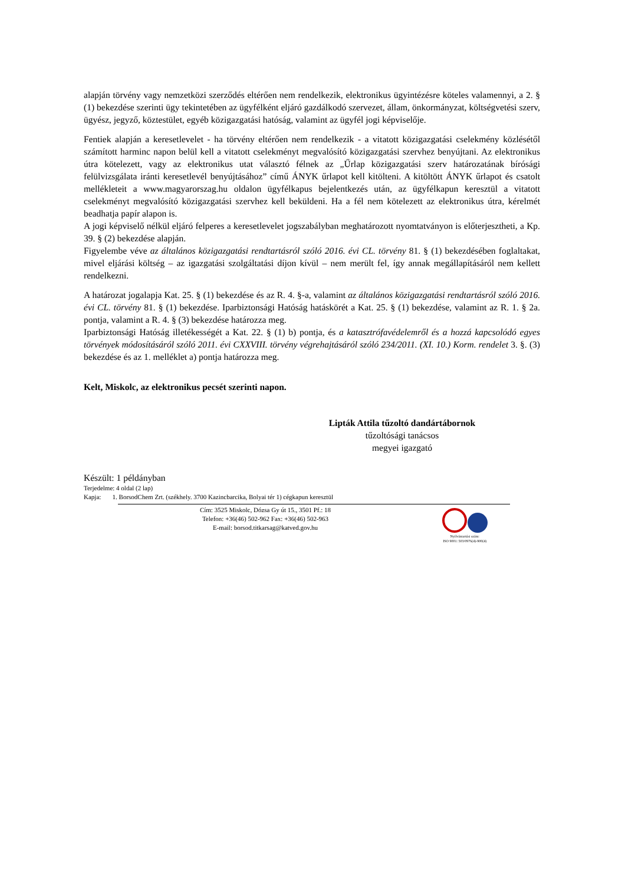alapján törvény vagy nemzetközi szerződés eltérően nem rendelkezik, elektronikus ügyintézésre köteles valamennyi, a 2. § (1) bekezdése szerinti ügy tekintetében az ügyfélként eljáró gazdálkodó szervezet, állam, önkormányzat, költségvetési szerv, ügyész, jegyző, köztestület, egyéb közigazgatási hatóság, valamint az ügyfél jogi képviselője.
Fentiek alapján a keresetlevelet - ha törvény eltérően nem rendelkezik - a vitatott közigazgatási cselekmény közlésétől számított harminc napon belül kell a vitatott cselekményt megvalósító közigazgatási szervhez benyújtani. Az elektronikus útra kötelezett, vagy az elektronikus utat választó félnek az „Űrlap közigazgatási szerv határozatának bírósági felülvizsgálata iránti keresetlevél benyújtásához” című ÁNYK űrlapot kell kitölteni. A kitöltött ÁNYK űrlapot és csatolt mellékleteit a www.magyarorszag.hu oldalon ügyfélkapus bejelentkezés után, az ügyfélkapun keresztül a vitatott cselekményt megvalósító közigazgatási szervhez kell beküldeni. Ha a fél nem kötelezett az elektronikus útra, kérelmét beadhatja papír alapon is.
A jogi képviselő nélkül eljáró felperes a keresetlevelet jogszabályban meghatározott nyomtatványon is előterjesztheti, a Kp. 39. § (2) bekezdése alapján.
Figyelembe véve az általános közigazgatási rendtartásról szóló 2016. évi CL. törvény 81. § (1) bekezdésében foglaltakat, mivel eljárási költség – az igazgatási szolgáltatási díjon kívül – nem merült fel, így annak megállapításáról nem kellett rendelkezni.
A határozat jogalapja Kat. 25. § (1) bekezdése és az R. 4. §-a, valamint az általános közigazgatási rendtartásról szóló 2016. évi CL. törvény 81. § (1) bekezdése. Iparbiztonsági Hatóság hatáskörét a Kat. 25. § (1) bekezdése, valamint az R. 1. § 2a. pontja, valamint a R. 4. § (3) bekezdése határozza meg.
Iparbiztonsági Hatóság illetékességét a Kat. 22. § (1) b) pontja, és a katasztrófavédelemről és a hozzá kapcsolódó egyes törvények módosításáról szóló 2011. évi CXXVIII. törvény végrehajtásáról szóló 234/2011. (XI. 10.) Korm. rendelet 3. §. (3) bekezdése és az 1. melléklet a) pontja határozza meg.
Kelt, Miskolc, az elektronikus pecsét szerinti napon.
Lipták Attila tűzoltó dandártábornok
tűzoltósági tanácsos
megyei igazgató
Készült: 1 példányban
Terjedelme: 4 oldal (2 lap)
Kapja: 1. BorsodChem Zrt. (székhely. 3700 Kazincbarcika, Bolyai tér 1) cégkapun keresztül
Cím: 3525 Miskolc, Dózsa Gy út 15., 3501 Pf.: 18
Telefon: +36(46) 502-962 Fax: +36(46) 502-963
E-mail: borsod.titkarsag@katved.gov.hu
Nyilvántartási szám:
ISO 9001: 503/0976(4)-900(4)